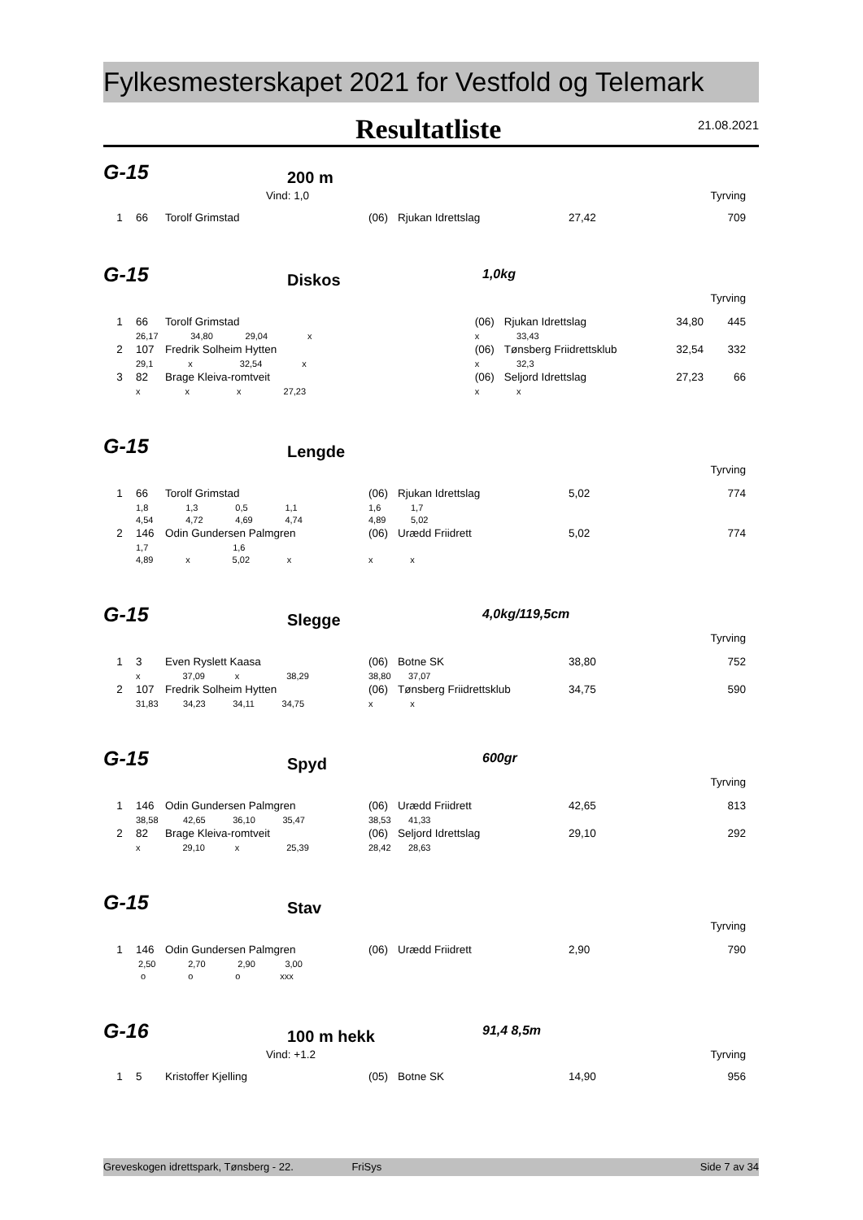Fylkesmesterskapet 2021 for Vestfold og Telemark
Resultatliste 21.08.2021
G-15 200 m
| | Vind: 1,0 | Tyrving |
| 1 | 66 | Torolf Grimstad | (06) | Rjukan Idrettslag | 27,42 | 709 |
G-15 Diskos 1,0kg
| Tyrving |
| 1 | 66 | Torolf Grimstad | | (06) | Rjukan Idrettslag | 34,80 | 445 |
| | 26,17 34,80 29,04 x | | x 33,43 | | | | |
| 2 | 107 | Fredrik Solheim Hytten | | (06) | Tønsberg Friidrettsklub | 32,54 | 332 |
| | 29,1 x 32,54 x | | x 32,3 | | | | |
| 3 | 82 | Brage Kleiva-romtveit | | (06) | Seljord Idrettslag | 27,23 | 66 |
| | x x x 27,23 | | x x | | | | |
G-15 Lengde
| Tyrving |
| 1 | 66 | Torolf Grimstad | (06) | Rjukan Idrettslag | 5,02 | 774 |
| | 1,8 1,3 0,5 1,1 | | 1,6 1,7 | | | |
| | 4,54 4,72 4,69 4,74 | | 4,89 5,02 | | | |
| 2 | 146 | Odin Gundersen Palmgren | (06) | Urædd Friidrett | 5,02 | 774 |
| | 1,7 1,6 | | | | | |
| | 4,89 x 5,02 x | | x x | | | |
G-15 Slegge 4,0kg/119,5cm
| Tyrving |
| 1 | 3 | Even Ryslett Kaasa | (06) | Botne SK | 38,80 | 752 |
| | x 37,09 x 38,29 | | 38,80 37,07 | | | |
| 2 | 107 | Fredrik Solheim Hytten | (06) | Tønsberg Friidrettsklub | 34,75 | 590 |
| | 31,83 34,23 34,11 34,75 | | x x | | | |
G-15 Spyd 600gr
| Tyrving |
| 1 | 146 | Odin Gundersen Palmgren | (06) | Urædd Friidrett | 42,65 | 813 |
| | 38,58 42,65 36,10 35,47 | | 38,53 41,33 | | | |
| 2 | 82 | Brage Kleiva-romtveit | (06) | Seljord Idrettslag | 29,10 | 292 |
| | x 29,10 x 25,39 | | 28,42 28,63 | | | |
G-15 Stav
| Tyrving |
| 1 | 146 | Odin Gundersen Palmgren | (06) | Urædd Friidrett | 2,90 | 790 |
| | 2,50 2,70 2,90 3,00 | | | | | |
| | o o o xxx | | | | | |
G-16 100 m hekk 91,4 8,5m
| | Vind: +1.2 | Tyrving |
| 1 | 5 | Kristoffer Kjelling | (05) | Botne SK | 14,90 | 956 |
Greveskogen idrettspark, Tønsberg - 22. FriSys Side 7 av 34